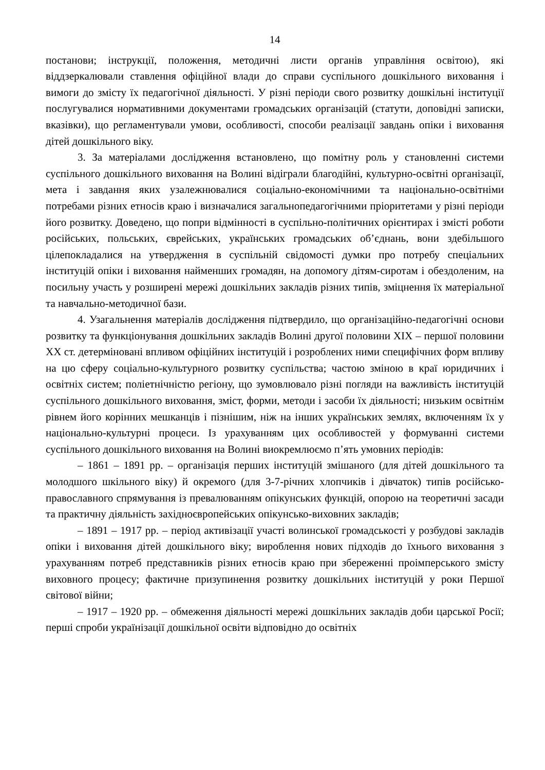14
постанови; інструкції, положення, методичні листи органів управління освітою), які віддзеркалювали ставлення офіційної влади до справи суспільного дошкільного виховання і вимоги до змісту їх педагогічної діяльності. У різні періоди свого розвитку дошкільні інституції послугувалися нормативними документами громадських організацій (статути, доповідні записки, вказівки), що регламентували умови, особливості, способи реалізації завдань опіки і виховання дітей дошкільного віку.
3. За матеріалами дослідження встановлено, що помітну роль у становленні системи суспільного дошкільного виховання на Волині відіграли благодійні, культурно-освітні організації, мета і завдання яких узалежнювалися соціально-економічними та національно-освітніми потребами різних етносів краю і визначалися загальнопедагогічними пріоритетами у різні періоди його розвитку. Доведено, що попри відмінності в суспільно-політичних орієнтирах і змісті роботи російських, польських, єврейських, українських громадських об’єднань, вони здебільшого цілепокладалися на утвердження в суспільній свідомості думки про потребу спеціальних інституцій опіки і виховання найменших громадян, на допомогу дітям-сиротам і обездоленим, на посильну участь у розширені мережі дошкільних закладів різних типів, зміцнення їх матеріальної та навчально-методичної бази.
4. Узагальнення матеріалів дослідження підтвердило, що організаційно-педагогічні основи розвитку та функціонування дошкільних закладів Волині другої половини XIX – першої половини XX ст. детерміновані впливом офіційних інституцій і розроблених ними специфічних форм впливу на цю сферу соціально-культурного розвитку суспільства; частою зміною в краї юридичних і освітніх систем; поліетнічністю регіону, що зумовлювало різні погляди на важливість інституцій суспільного дошкільного виховання, зміст, форми, методи і засоби їх діяльності; низьким освітнім рівнем його корінних мешканців і пізнішим, ніж на інших українських землях, включенням їх у національно-культурні процеси. Із урахуванням цих особливостей у формуванні системи суспільного дошкільного виховання на Волині виокремлюємо п’ять умовних періодів:
– 1861 – 1891 рр. – організація перших інституцій змішаного (для дітей дошкільного та молодшого шкільного віку) й окремого (для 3-7-річних хлопчиків і дівчаток) типів російсько-православного спрямування із превалюванням опікунських функцій, опорою на теоретичні засади та практичну діяльність західноєвропейських опікунсько-виховних закладів;
– 1891 – 1917 рр. – період активізації участі волинської громадськості у розбудові закладів опіки і виховання дітей дошкільного віку; вироблення нових підходів до їхнього виховання з урахуванням потреб представників різних етносів краю при збереженні проімперського змісту виховного процесу; фактичне призупинення розвитку дошкільних інституцій у роки Першої світової війни;
– 1917 – 1920 рр. – обмеження діяльності мережі дошкільних закладів доби царської Росії; перші спроби українізації дошкільної освіти відповідно до освітніх